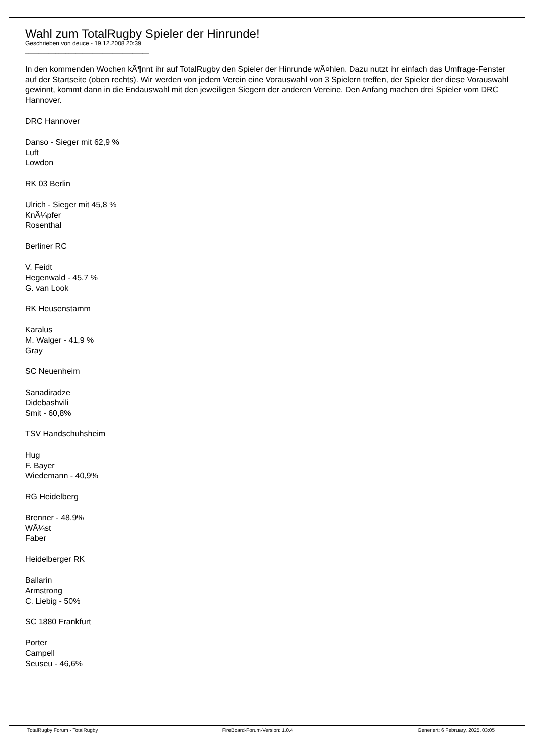Wahl zum TotalRugby Spieler der Hinrunde!
Geschrieben von deuce - 19.12.2008 20:39
_____________________________________
In den kommenden Wochen kÃ¶nnt ihr auf TotalRugby den Spieler der Hinrunde wÃ¤hlen. Dazu nutzt ihr einfach das Umfrage-Fenster auf der Startseite (oben rechts). Wir werden von jedem Verein eine Vorauswahl von 3 Spielern treffen, der Spieler der diese Vorauswahl gewinnt, kommt dann in die Endauswahl mit den jeweiligen Siegern der anderen Vereine. Den Anfang machen drei Spieler vom DRC Hannover.
DRC Hannover
Danso - Sieger mit 62,9 %
Luft
Lowdon
RK 03 Berlin
Ulrich - Sieger mit 45,8 %
KnÃ¼pfer
Rosenthal
Berliner RC
V. Feidt
Hegenwald - 45,7 %
G. van Look
RK Heusenstamm
Karalus
M. Walger - 41,9 %
Gray
SC Neuenheim
Sanadiradze
Didebashvili
Smit - 60,8%
TSV Handschuhsheim
Hug
F. Bayer
Wiedemann - 40,9%
RG Heidelberg
Brenner - 48,9%
WÃ¼st
Faber
Heidelberger RK
Ballarin
Armstrong
C. Liebig - 50%
SC 1880 Frankfurt
Porter
Campell
Seuseu - 46,6%
TotalRugby Forum - TotalRugby FireBoard-Forum-Version: 1.0.4 Generiert: 6 February, 2025, 03:05